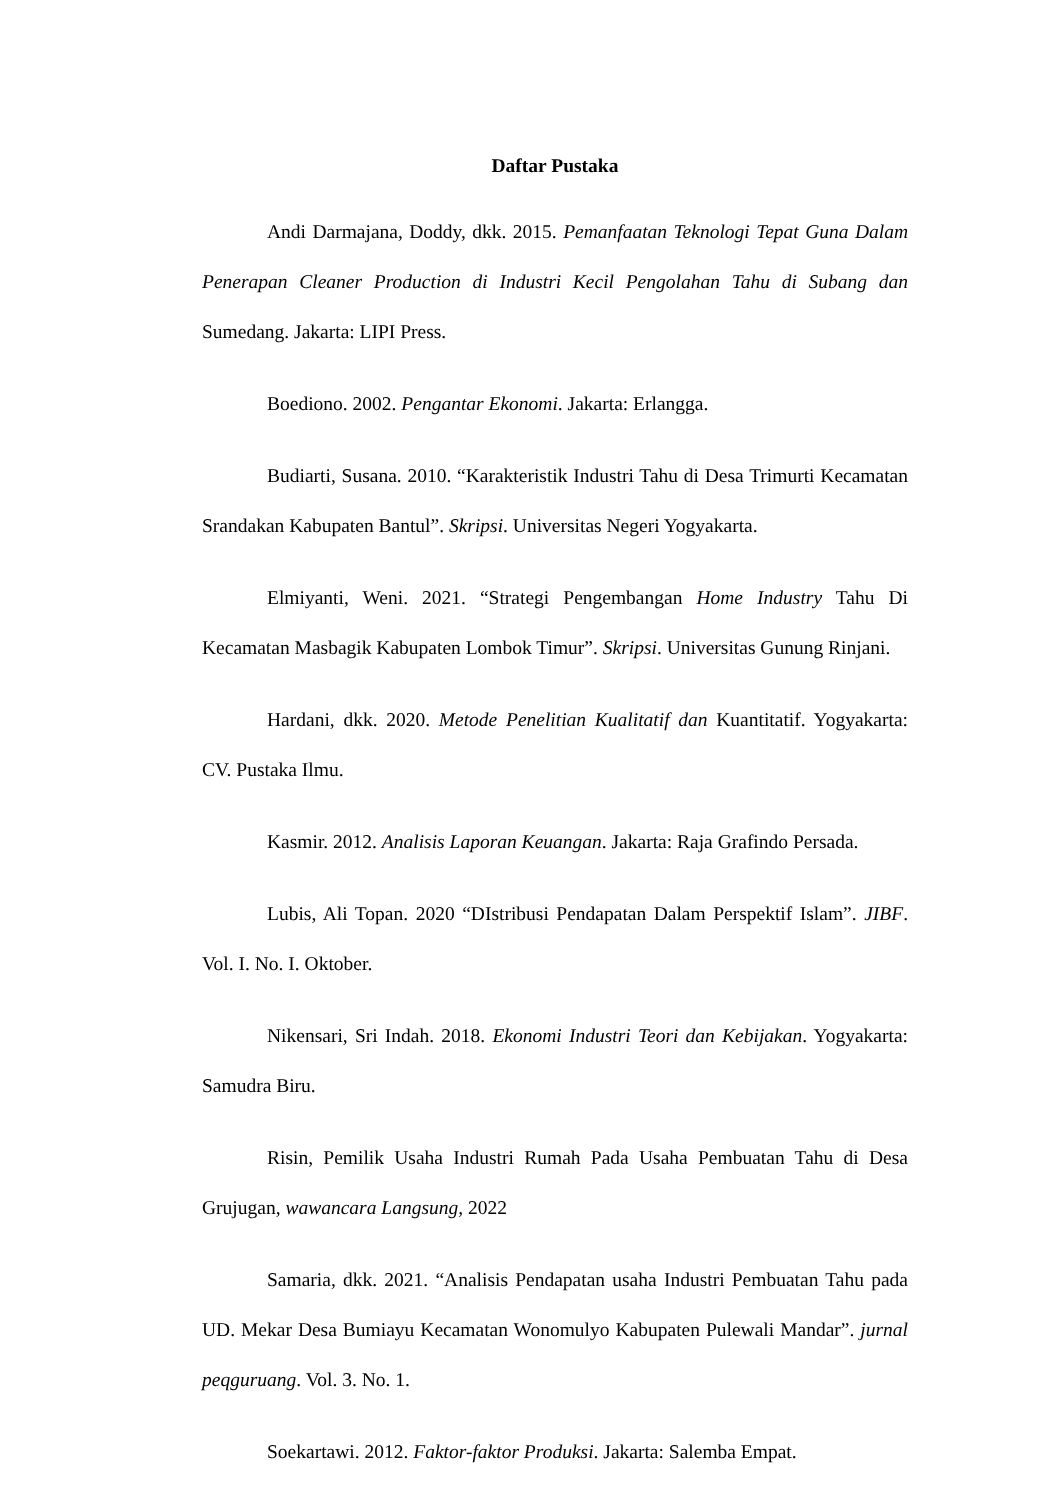Daftar Pustaka
Andi Darmajana, Doddy, dkk. 2015. Pemanfaatan Teknologi Tepat Guna Dalam Penerapan Cleaner Production di Industri Kecil Pengolahan Tahu di Subang dan Sumedang. Jakarta: LIPI Press.
Boediono. 2002. Pengantar Ekonomi. Jakarta: Erlangga.
Budiarti, Susana. 2010. “Karakteristik Industri Tahu di Desa Trimurti Kecamatan Srandakan Kabupaten Bantul”. Skripsi. Universitas Negeri Yogyakarta.
Elmiyanti, Weni. 2021. “Strategi Pengembangan Home Industry Tahu Di Kecamatan Masbagik Kabupaten Lombok Timur”. Skripsi. Universitas Gunung Rinjani.
Hardani, dkk. 2020. Metode Penelitian Kualitatif dan Kuantitatif. Yogyakarta: CV. Pustaka Ilmu.
Kasmir. 2012. Analisis Laporan Keuangan. Jakarta: Raja Grafindo Persada.
Lubis, Ali Topan. 2020 “DIstribusi Pendapatan Dalam Perspektif Islam”. JIBF. Vol. I. No. I. Oktober.
Nikensari, Sri Indah. 2018. Ekonomi Industri Teori dan Kebijakan. Yogyakarta: Samudra Biru.
Risin, Pemilik Usaha Industri Rumah Pada Usaha Pembuatan Tahu di Desa Grujugan, wawancara Langsung, 2022
Samaria, dkk. 2021. “Analisis Pendapatan usaha Industri Pembuatan Tahu pada UD. Mekar Desa Bumiayu Kecamatan Wonomulyo Kabupaten Pulewali Mandar”. jurnal peqguruang. Vol. 3. No. 1.
Soekartawi. 2012. Faktor-faktor Produksi. Jakarta: Salemba Empat.